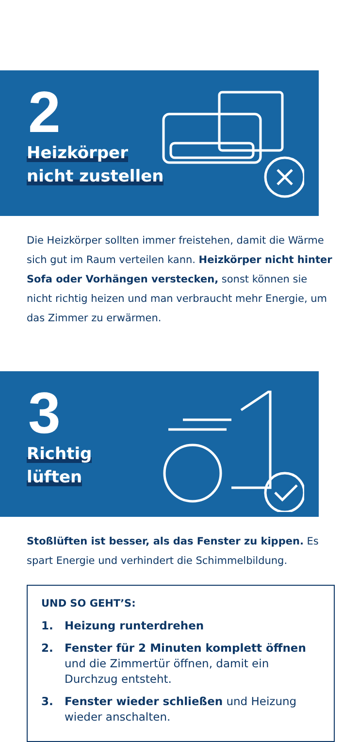2
Heizkörper
nicht zustellen
Die Heizkörper sollten immer freistehen, damit die Wärme sich gut im Raum verteilen kann. Heizkörper nicht hinter Sofa oder Vorhängen verstecken, sonst können sie nicht richtig heizen und man verbraucht mehr Energie, um das Zimmer zu erwärmen.
3
Richtig
lüften
Stoßlüften ist besser, als das Fenster zu kippen. Es spart Energie und verhindert die Schimmelbildung.
UND SO GEHT’S:
1. Heizung runterdrehen
2. Fenster für 2 Minuten komplett öffnen und die Zimmertür öffnen, damit ein Durchzug entsteht.
3. Fenster wieder schließen und Heizung wieder anschalten.